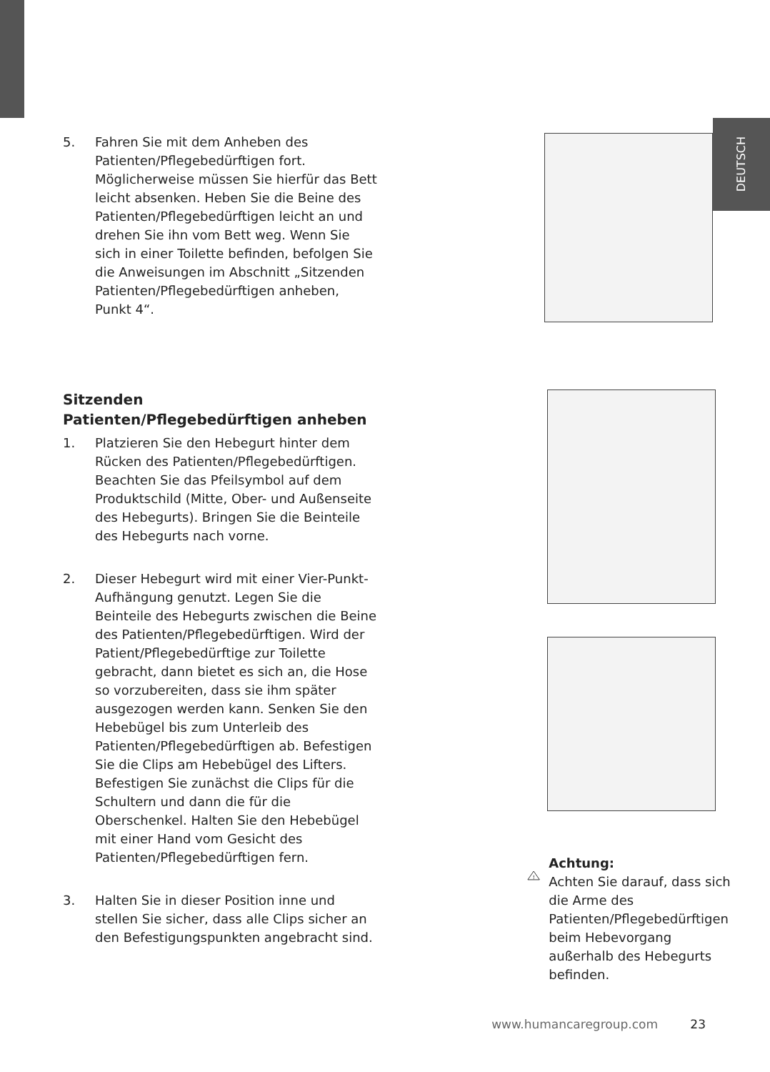DEUTSCH
5. Fahren Sie mit dem Anheben des Patienten/Pflegebedürftigen fort. Möglicherweise müssen Sie hierfür das Bett leicht absenken. Heben Sie die Beine des Patienten/Pflegebedürftigen leicht an und drehen Sie ihn vom Bett weg. Wenn Sie sich in einer Toilette befinden, befolgen Sie die Anweisungen im Abschnitt „Sitzenden Patienten/Pflegebedürftigen anheben, Punkt 4“.
Sitzenden Patienten/Pflegebedürftigen anheben
1. Platzieren Sie den Hebegurt hinter dem Rücken des Patienten/Pflegebedürftigen. Beachten Sie das Pfeilsymbol auf dem Produktschild (Mitte, Ober- und Außenseite des Hebegurts). Bringen Sie die Beinteile des Hebegurts nach vorne.
2. Dieser Hebegurt wird mit einer Vier-Punkt-Aufhängung genutzt. Legen Sie die Beinteile des Hebegurts zwischen die Beine des Patienten/Pflegebedürftigen. Wird der Patient/Pflegebedürftige zur Toilette gebracht, dann bietet es sich an, die Hose so vorzubereiten, dass sie ihm später ausgezogen werden kann. Senken Sie den Hebebügel bis zum Unterleib des Patienten/Pflegebedürftigen ab. Befestigen Sie die Clips am Hebebügel des Lifters. Befestigen Sie zunächst die Clips für die Schultern und dann die für die Oberschenkel. Halten Sie den Hebebügel mit einer Hand vom Gesicht des Patienten/Pflegebedürftigen fern.
3. Halten Sie in dieser Position inne und stellen Sie sicher, dass alle Clips sicher an den Befestigungspunkten angebracht sind.
!
Achtung:
Achten Sie darauf, dass sich die Arme des Patienten/Pflegebedürftigen beim Hebevorgang außerhalb des Hebegurts befinden.
www.humancaregroup.com 23